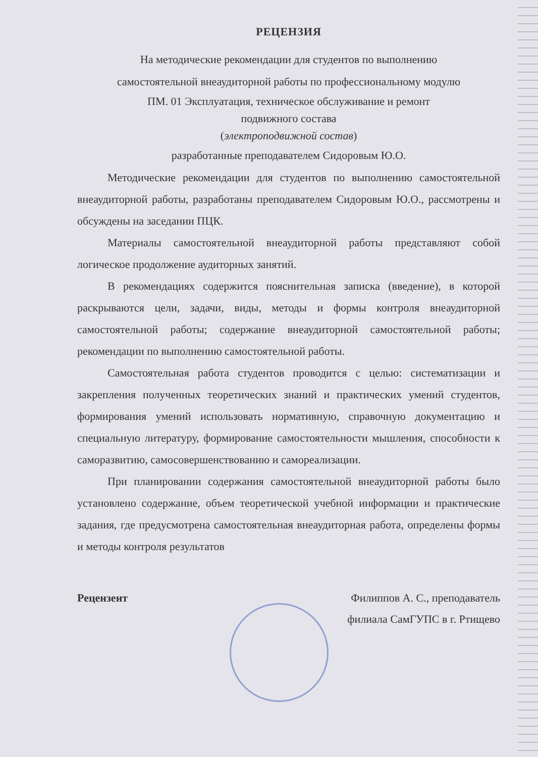РЕЦЕНЗИЯ
На методические рекомендации для студентов по выполнению
самостоятельной внеаудиторной работы по профессиональному модулю
ПМ. 01 Эксплуатация, техническое обслуживание и ремонт
подвижного состава
(электроподвижной состав)
разработанные преподавателем Сидоровым Ю.О.
Методические рекомендации для студентов по выполнению самостоятельной внеаудиторной работы, разработаны преподавателем Сидоровым Ю.О., рассмотрены и обсуждены на заседании ПЦК.
Материалы самостоятельной внеаудиторной работы представляют собой логическое продолжение аудиторных занятий.
В рекомендациях содержится пояснительная записка (введение), в которой раскрываются цели, задачи, виды, методы и формы контроля внеаудиторной самостоятельной работы; содержание внеаудиторной самостоятельной работы; рекомендации по выполнению самостоятельной работы.
Самостоятельная работа студентов проводится с целью: систематизации и закрепления полученных теоретических знаний и практических умений студентов, формирования умений использовать нормативную, справочную документацию и специальную литературу, формирование самостоятельности мышления, способности к саморазвитию, самосовершенствованию и самореализации.
При планировании содержания самостоятельной внеаудиторной работы было установлено содержание, объем теоретической учебной информации и практические задания, где предусмотрена самостоятельная внеаудиторная работа, определены формы и методы контроля результатов
Рецензент Филиппов А. С., преподаватель
филиала СамГУПС в г. Ртищево